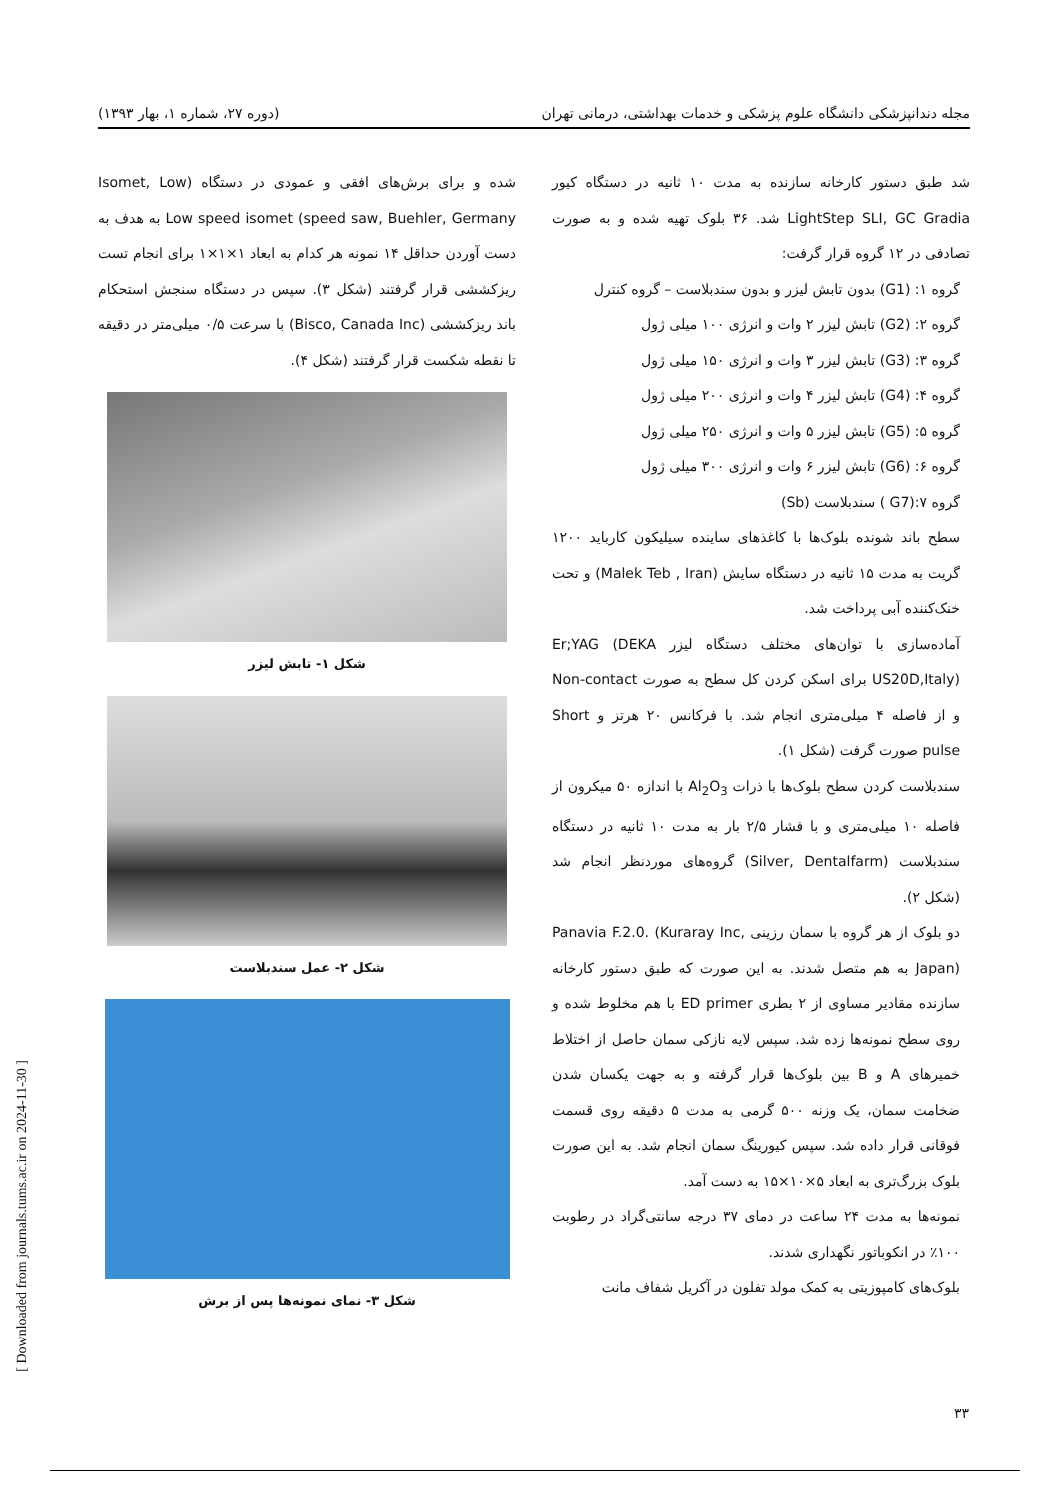مجله دندانپزشکی دانشگاه علوم پزشکی و خدمات بهداشتی، درمانی تهران (دوره ۲۷، شماره ۱، بهار ۱۳۹۳)
شد طبق دستور کارخانه سازنده به مدت ۱۰ ثانیه در دستگاه کیور LightStep SLI, GC Gradia شد. ۳۶ بلوک تهیه شده و به صورت تصادفی در ۱۲ گروه قرار گرفت:
گروه ۱: (G1) بدون تابش لیزر و بدون سندبلاست – گروه کنترل
گروه ۲: (G2) تابش لیزر ۲ وات و انرژی ۱۰۰ میلی ژول
گروه ۳: (G3) تابش لیزر ۳ وات و انرژی ۱۵۰ میلی ژول
گروه ۴: (G4) تابش لیزر ۴ وات و انرژی ۲۰۰ میلی ژول
گروه ۵: (G5) تابش لیزر ۵ وات و انرژی ۲۵۰ میلی ژول
گروه ۶: (G6) تابش لیزر ۶ وات و انرژی ۳۰۰ میلی ژول
گروه ۷:(G7 ) سندبلاست (Sb)
سطح باند شونده بلوک‌ها با کاغذهای ساینده سیلیکون کارباید ۱۲۰۰ گریت به مدت ۱۵ ثانیه در دستگاه سایش (Malek Teb , Iran) و تحت خنک‌کننده آبی پرداخت شد.
آماده‌سازی با توان‌های مختلف دستگاه لیزر Er;YAG (DEKA US20D,Italy) برای اسکن کردن کل سطح به صورت Non-contact و از فاصله ۴ میلی‌متری انجام شد. با فرکانس ۲۰ هرتز و Short pulse صورت گرفت (شکل ۱).
سندبلاست کردن سطح بلوک‌ها با ذرات Al<sub>2</sub>O<sub>3</sub> با اندازه ۵۰ میکرون از فاصله ۱۰ میلی‌متری و با فشار ۲/۵ بار به مدت ۱۰ ثانیه در دستگاه سندبلاست (Silver, Dentalfarm) گروه‌های موردنظر انجام شد (شکل ۲).
دو بلوک از هر گروه با سمان رزینی Panavia F.2.0. (Kuraray Inc, Japan) به هم متصل شدند. به این صورت که طبق دستور کارخانه سازنده مقادیر مساوی از ۲ بطری ED primer با هم مخلوط شده و روی سطح نمونه‌ها زده شد. سپس لایه نازکی سمان حاصل از اختلاط خمیرهای A و B بین بلوک‌ها قرار گرفته و به جهت یکسان شدن ضخامت سمان، یک وزنه ۵۰۰ گرمی به مدت ۵ دقیقه روی قسمت فوقانی قرار داده شد. سپس کیورینگ سمان انجام شد. به این صورت بلوک بزرگ‌تری به ابعاد ۵×۱۰×۱۵ به دست آمد.
نمونه‌ها به مدت ۲۴ ساعت در دمای ۳۷ درجه سانتی‌گراد در رطوبت ۱۰۰٪ در انکوباتور نگهداری شدند.
بلوک‌های کامپوزیتی به کمک مولد تفلون در آکریل شفاف مانت
شده و برای برش‌های افقی و عمودی در دستگاه (Isomet, Low speed saw, Buehler, Germany) Low speed isomet به هدف به دست آوردن حداقل ۱۴ نمونه هر کدام به ابعاد ۱×۱×۱ برای انجام تست ریزکششی قرار گرفتند (شکل ۳). سپس در دستگاه سنجش استحکام باند ریزکششی (Bisco, Canada Inc) با سرعت ۰/۵ میلی‌متر در دقیقه تا نقطه شکست قرار گرفتند (شکل ۴).
شکل ۱- تابش لیزر
شکل ۲- عمل سندبلاست
شکل ۳- نمای نمونه‌ها پس از برش
۳۳
[ Downloaded from journals.tums.ac.ir on 2024-11-30 ]